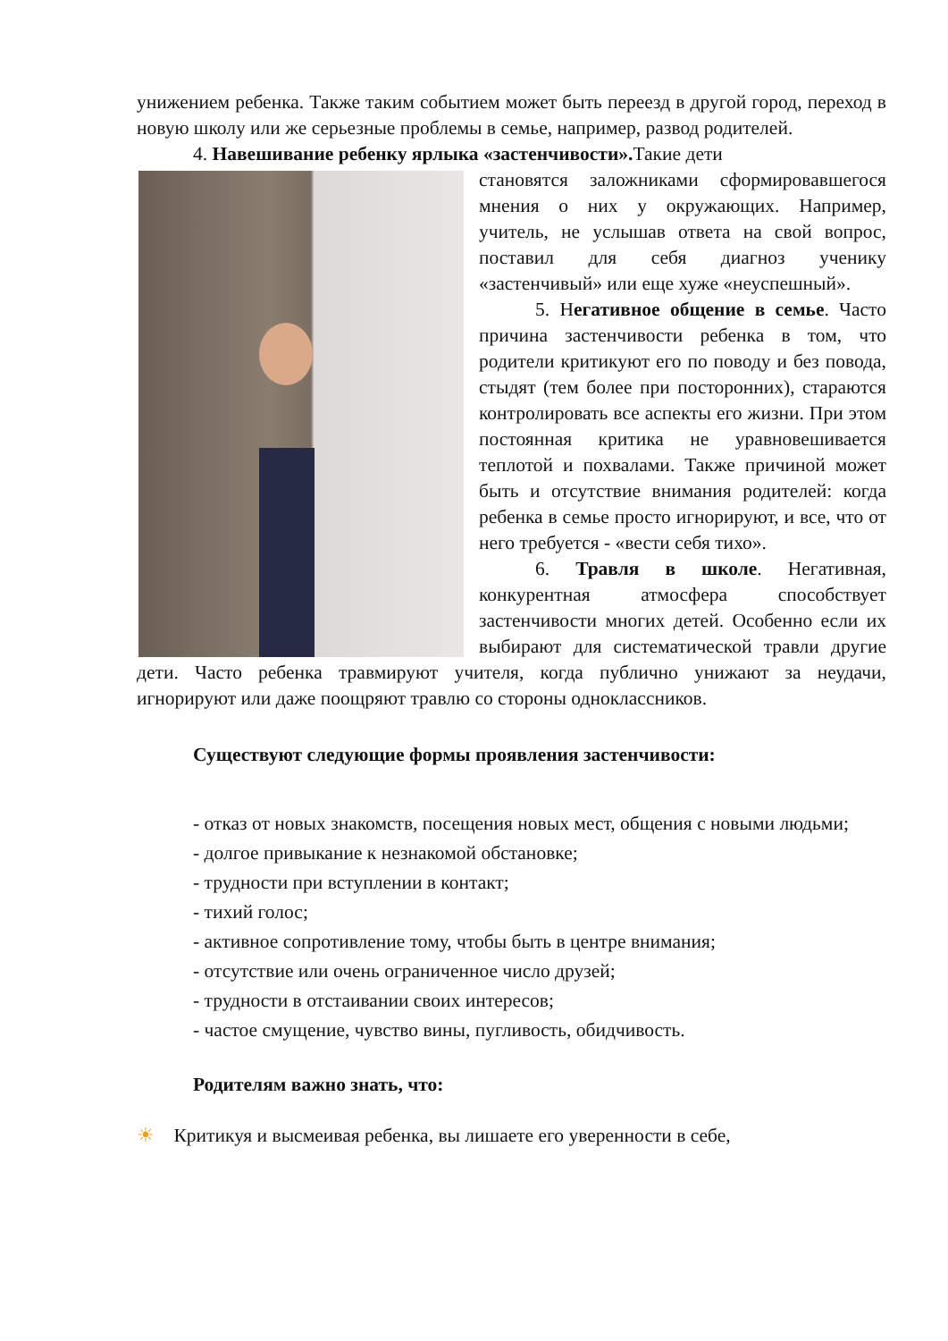унижением ребенка. Также таким событием может быть переезд в другой город, переход в новую школу или же серьезные проблемы в семье, например, развод родителей.
4. Навешивание ребенку ярлыка «застенчивости». Такие дети
становятся заложниками сформировавшегося мнения о них у окружающих. Например, учитель, не услышав ответа на свой вопрос, поставил для себя диагноз ученику «застенчивый» или еще хуже «неуспешный».
5. Негативное общение в семье. Часто причина застенчивости ребенка в том, что родители критикуют его по поводу и без повода, стыдят (тем более при посторонних), стараются контролировать все аспекты его жизни. При этом постоянная критика не уравновешивается теплотой и похвалами. Также причиной может быть и отсутствие внимания родителей: когда ребенка в семье просто игнорируют, и все, что от него требуется - «вести себя тихо».
6. Травля в школе. Негативная, конкурентная атмосфера способствует застенчивости многих детей. Особенно если их выбирают для систематической травли другие дети. Часто ребенка травмируют учителя, когда публично унижают за неудачи, игнорируют или даже поощряют травлю со стороны одноклассников.
Существуют следующие формы проявления застенчивости:
- отказ от новых знакомств, посещения новых мест, общения с новыми людьми;
- долгое привыкание к незнакомой обстановке;
- трудности при вступлении в контакт;
- тихий голос;
- активное сопротивление тому, чтобы быть в центре внимания;
- отсутствие или очень ограниченное число друзей;
- трудности в отстаивании своих интересов;
- частое смущение, чувство вины, пугливость, обидчивость.
Родителям важно знать, что:
☀ Критикуя и высмеивая ребенка, вы лишаете его уверенности в себе,